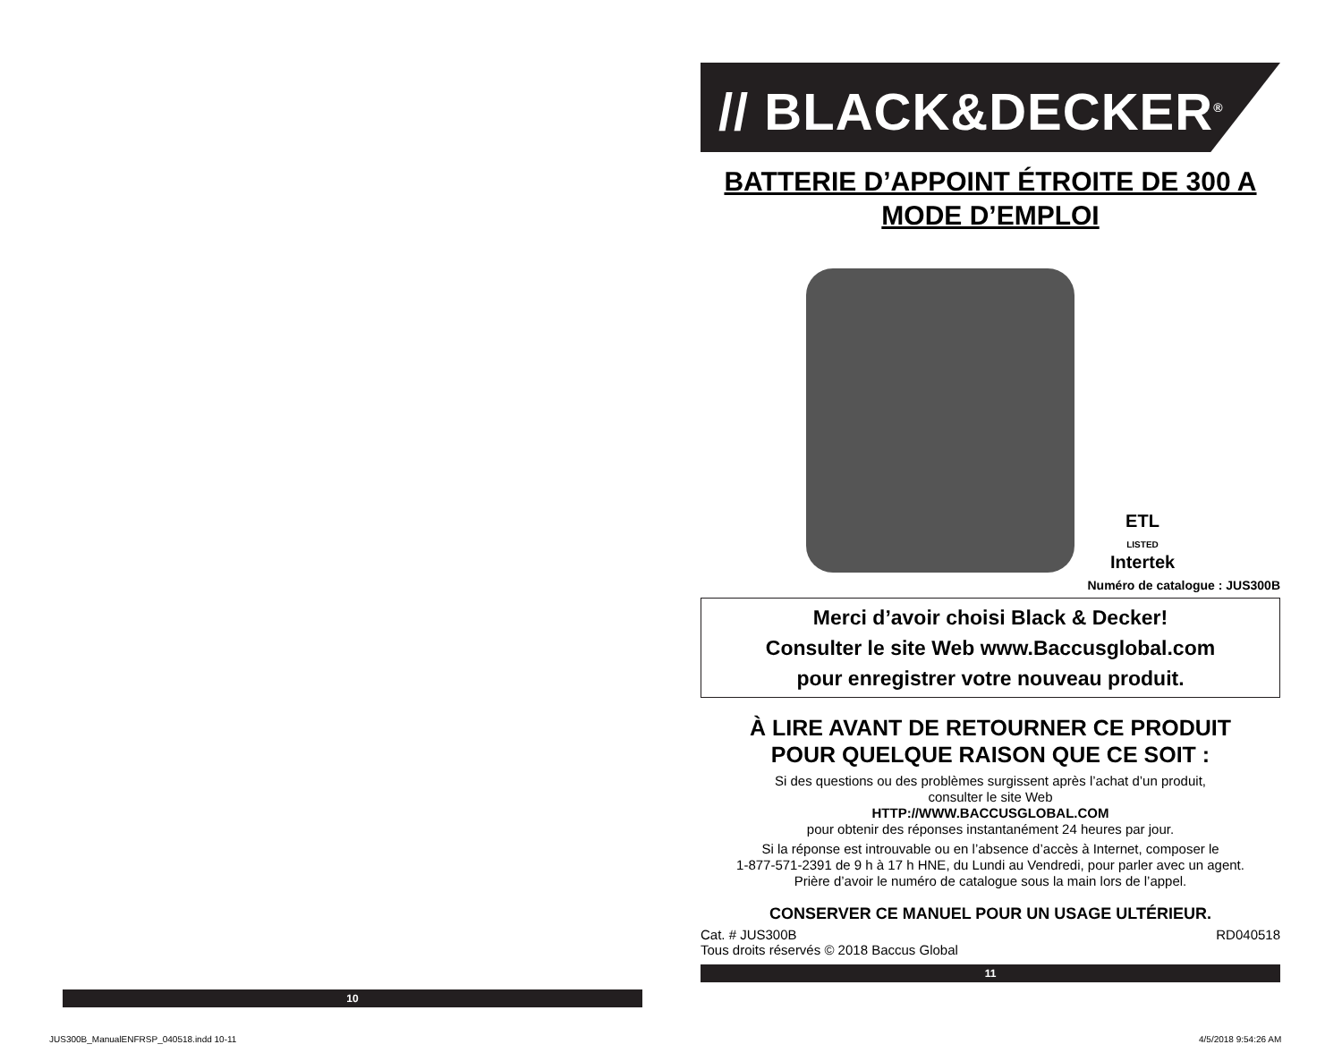10
// BLACK&DECKER<sup>®</sup>
BATTERIE D’APPOINT ÉTROITE DE 300 A
MODE D’EMPLOI
ETL
LISTED
Intertek
Numéro de catalogue : JUS300B
Merci d’avoir choisi Black & Decker!
Consulter le site Web www.Baccusglobal.com
pour enregistrer votre nouveau produit.
À LIRE AVANT DE RETOURNER CE PRODUIT
POUR QUELQUE RAISON QUE CE SOIT :
Si des questions ou des problèmes surgissent après l’achat d’un produit,
consulter le site Web
HTTP://WWW.BACCUSGLOBAL.COM
pour obtenir des réponses instantanément 24 heures par jour.
Si la réponse est introuvable ou en l’absence d’accès à Internet, composer le
1-877-571-2391 de 9 h à 17 h HNE, du Lundi au Vendredi, pour parler avec un agent.
Prière d’avoir le numéro de catalogue sous la main lors de l’appel.
CONSERVER CE MANUEL POUR UN USAGE ULTÉRIEUR.
Cat. # JUS300B
Tous droits réservés © 2018 Baccus Global RD040518
11
JUS300B_ManualENFRSP_040518.indd 10-11
4/5/2018 9:54:26 AM